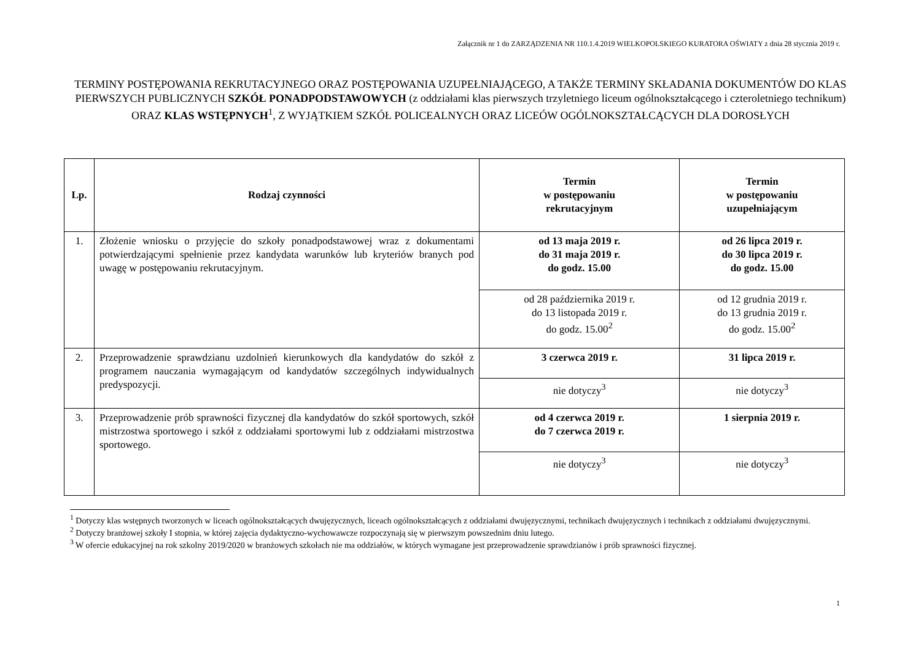Załącznik nr 1 do ZARZĄDZENIA NR 110.1.4.2019 WIELKOPOLSKIEGO KURATORA OŚWIATY z dnia 28 stycznia 2019 r.
TERMINY POSTĘPOWANIA REKRUTACYJNEGO ORAZ POSTĘPOWANIA UZUPEŁNIAJĄCEGO, A TAKŻE TERMINY SKŁADANIA DOKUMENTÓW DO KLAS PIERWSZYCH PUBLICZNYCH SZKÓŁ PONADPODSTAWOWYCH (z oddziałami klas pierwszych trzyletniego liceum ogólnokształcącego i czteroletniego technikum) ORAZ KLAS WSTĘPNYCH<sup>1</sup>, Z WYJĄTKIEM SZKÓŁ POLICEALNYCH ORAZ LICEÓW OGÓLNOKSZTAŁCĄCYCH DLA DOROSŁYCH
| Lp. | Rodzaj czynności | Termin w postępowaniu rekrutacyjnym | Termin w postępowaniu uzupełniającym |
| --- | --- | --- | --- |
| 1. | Złożenie wniosku o przyjęcie do szkoły ponadpodstawowej wraz z dokumentami potwierdzającymi spełnienie przez kandydata warunków lub kryteriów branych pod uwagę w postępowaniu rekrutacyjnym. | od 13 maja 2019 r. do 31 maja 2019 r. do godz. 15.00 | od 26 lipca 2019 r. do 30 lipca 2019 r. do godz. 15.00 |
| | | od 28 października 2019 r. do 13 listopada 2019 r. do godz. 15.00<sup>2</sup> | od 12 grudnia 2019 r. do 13 grudnia 2019 r. do godz. 15.00<sup>2</sup> |
| 2. | Przeprowadzenie sprawdzianu uzdolnień kierunkowych dla kandydatów do szkół z programem nauczania wymagającym od kandydatów szczególnych indywidualnych predyspozycji. | 3 czerwca 2019 r. | 31 lipca 2019 r. |
| | | nie dotyczy<sup>3</sup> | nie dotyczy<sup>3</sup> |
| 3. | Przeprowadzenie prób sprawności fizycznej dla kandydatów do szkół sportowych, szkół mistrzostwa sportowego i szkół z oddziałami sportowymi lub z oddziałami mistrzostwa sportowego. | od 4 czerwca 2019 r. do 7 czerwca 2019 r. | 1 sierpnia 2019 r. |
| | | nie dotyczy<sup>3</sup> | nie dotyczy<sup>3</sup> |
<sup>1</sup> Dotyczy klas wstępnych tworzonych w liceach ogólnokształcących dwujęzycznych, liceach ogólnokształcących z oddziałami dwujęzycznymi, technikach dwujęzycznych i technikach z oddziałami dwujęzycznymi.
<sup>2</sup> Dotyczy branżowej szkoły I stopnia, w której zajęcia dydaktyczno-wychowawcze rozpoczynają się w pierwszym powszednim dniu lutego.
<sup>3</sup> W ofercie edukacyjnej na rok szkolny 2019/2020 w branżowych szkołach nie ma oddziałów, w których wymagane jest przeprowadzenie sprawdzianów i prób sprawności fizycznej.
1